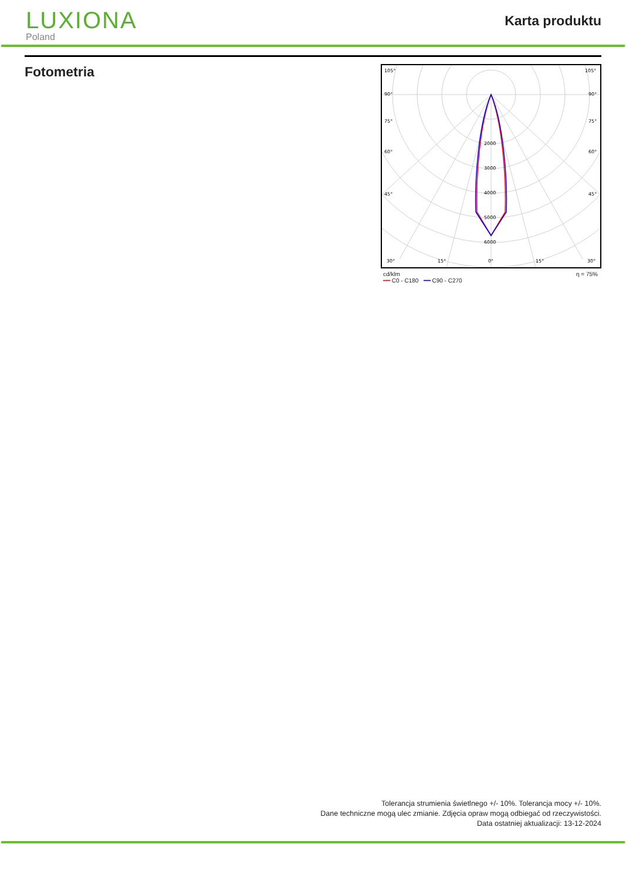LUXIONA
Poland
Karta produktu
Fotometria
105°
105°
90°
90°
75°
75°
60°
60°
45°
45°
2000
3000
4000
5000
6000
30°
15°
0°
15°
30°
cd/klm
━━ C0 - C180 ━━ C90 - C270 η = 75%
Tolerancja strumienia świetlnego +/- 10%. Tolerancja mocy +/- 10%.
Dane techniczne mogą ulec zmianie. Zdjęcia opraw mogą odbiegać od rzeczywistości.
Data ostatniej aktualizacji: 13-12-2024